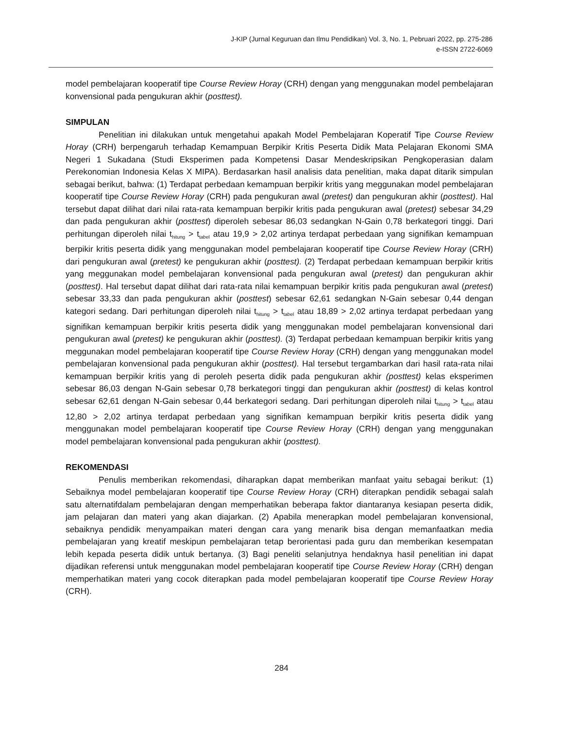J-KIP (Jurnal Keguruan dan Ilmu Pendidikan) Vol. 3, No. 1, Pebruari 2022, pp. 275-286
e-ISSN 2722-6069
model pembelajaran kooperatif tipe Course Review Horay (CRH) dengan yang menggunakan model pembelajaran konvensional pada pengukuran akhir (posttest).
SIMPULAN
Penelitian ini dilakukan untuk mengetahui apakah Model Pembelajaran Koperatif Tipe Course Review Horay (CRH) berpengaruh terhadap Kemampuan Berpikir Kritis Peserta Didik Mata Pelajaran Ekonomi SMA Negeri 1 Sukadana (Studi Eksperimen pada Kompetensi Dasar Mendeskripsikan Pengkoperasian dalam Perekonomian Indonesia Kelas X MIPA). Berdasarkan hasil analisis data penelitian, maka dapat ditarik simpulan sebagai berikut, bahwa: (1) Terdapat perbedaan kemampuan berpikir kritis yang meggunakan model pembelajaran kooperatif tipe Course Review Horay (CRH) pada pengukuran awal (pretest) dan pengukuran akhir (posttest). Hal tersebut dapat dilihat dari nilai rata-rata kemampuan berpikir kritis pada pengukuran awal (pretest) sebesar 34,29 dan pada pengukuran akhir (posttest) diperoleh sebesar 86,03 sedangkan N-Gain 0,78 berkategori tinggi. Dari perhitungan diperoleh nilai t<sub>hitung</sub> > t<sub>tabel</sub> atau 19,9 > 2,02 artinya terdapat perbedaan yang signifikan kemampuan berpikir kritis peserta didik yang menggunakan model pembelajaran kooperatif tipe Course Review Horay (CRH) dari pengukuran awal (pretest) ke pengukuran akhir (posttest). (2) Terdapat perbedaan kemampuan berpikir kritis yang meggunakan model pembelajaran konvensional pada pengukuran awal (pretest) dan pengukuran akhir (posttest). Hal tersebut dapat dilihat dari rata-rata nilai kemampuan berpikir kritis pada pengukuran awal (pretest) sebesar 33,33 dan pada pengukuran akhir (posttest) sebesar 62,61 sedangkan N-Gain sebesar 0,44 dengan kategori sedang. Dari perhitungan diperoleh nilai t<sub>hitung</sub> > t<sub>tabel</sub> atau 18,89 > 2,02 artinya terdapat perbedaan yang signifikan kemampuan berpikir kritis peserta didik yang menggunakan model pembelajaran konvensional dari pengukuran awal (pretest) ke pengukuran akhir (posttest). (3) Terdapat perbedaan kemampuan berpikir kritis yang meggunakan model pembelajaran kooperatif tipe Course Review Horay (CRH) dengan yang menggunakan model pembelajaran konvensional pada pengukuran akhir (posttest). Hal tersebut tergambarkan dari hasil rata-rata nilai kemampuan berpikir kritis yang di peroleh peserta didik pada pengukuran akhir (posttest) kelas eksperimen sebesar 86,03 dengan N-Gain sebesar 0,78 berkategori tinggi dan pengukuran akhir (posttest) di kelas kontrol sebesar 62,61 dengan N-Gain sebesar 0,44 berkategori sedang. Dari perhitungan diperoleh nilai t<sub>hitung</sub> > t<sub>tabel</sub> atau 12,80 > 2,02 artinya terdapat perbedaan yang signifikan kemampuan berpikir kritis peserta didik yang menggunakan model pembelajaran kooperatif tipe Course Review Horay (CRH) dengan yang menggunakan model pembelajaran konvensional pada pengukuran akhir (posttest).
REKOMENDASI
Penulis memberikan rekomendasi, diharapkan dapat memberikan manfaat yaitu sebagai berikut: (1) Sebaiknya model pembelajaran kooperatif tipe Course Review Horay (CRH) diterapkan pendidik sebagai salah satu alternatifdalam pembelajaran dengan memperhatikan beberapa faktor diantaranya kesiapan peserta didik, jam pelajaran dan materi yang akan diajarkan. (2) Apabila menerapkan model pembelajaran konvensional, sebaiknya pendidik menyampaikan materi dengan cara yang menarik bisa dengan memanfaatkan media pembelajaran yang kreatif meskipun pembelajaran tetap berorientasi pada guru dan memberikan kesempatan lebih kepada peserta didik untuk bertanya. (3) Bagi peneliti selanjutnya hendaknya hasil penelitian ini dapat dijadikan referensi untuk menggunakan model pembelajaran kooperatif tipe Course Review Horay (CRH) dengan memperhatikan materi yang cocok diterapkan pada model pembelajaran kooperatif tipe Course Review Horay (CRH).
284